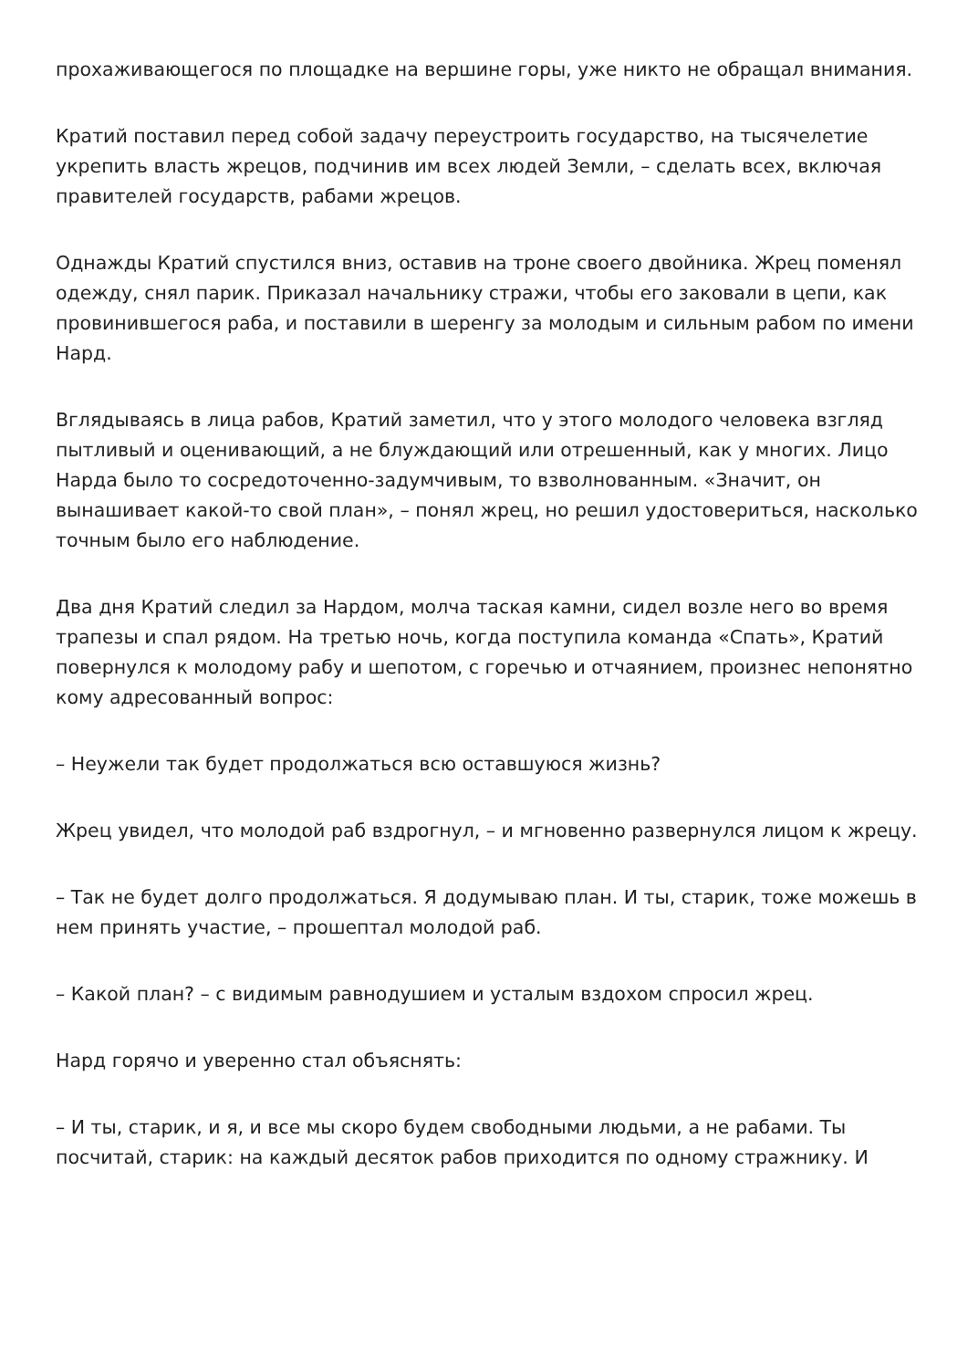прохаживающегося по площадке на вершине горы, уже никто не обращал внимания.
Кратий поставил перед собой задачу переустроить государство, на тысячелетие укрепить власть жрецов, подчинив им всех людей Земли, – сделать всех, включая правителей государств, рабами жрецов.
Однажды Кратий спустился вниз, оставив на троне своего двойника. Жрец поменял одежду, снял парик. Приказал начальнику стражи, чтобы его заковали в цепи, как провинившегося раба, и поставили в шеренгу за молодым и сильным рабом по имени Нард.
Вглядываясь в лица рабов, Кратий заметил, что у этого молодого человека взгляд пытливый и оценивающий, а не блуждающий или отрешенный, как у многих. Лицо Нарда было то сосредоточенно-задумчивым, то взволнованным. «Значит, он вынашивает какой-то свой план», – понял жрец, но решил удостовериться, насколько точным было его наблюдение.
Два дня Кратий следил за Нардом, молча таская камни, сидел возле него во время трапезы и спал рядом. На третью ночь, когда поступила команда «Спать», Кратий повернулся к молодому рабу и шепотом, с горечью и отчаянием, произнес непонятно кому адресованный вопрос:
– Неужели так будет продолжаться всю оставшуюся жизнь?
Жрец увидел, что молодой раб вздрогнул, – и мгновенно развернулся лицом к жрецу.
– Так не будет долго продолжаться. Я додумываю план. И ты, старик, тоже можешь в нем принять участие, – прошептал молодой раб.
– Какой план? – с видимым равнодушием и усталым вздохом спросил жрец.
Нард горячо и уверенно стал объяснять:
– И ты, старик, и я, и все мы скоро будем свободными людьми, а не рабами. Ты посчитай, старик: на каждый десяток рабов приходится по одному стражнику. И